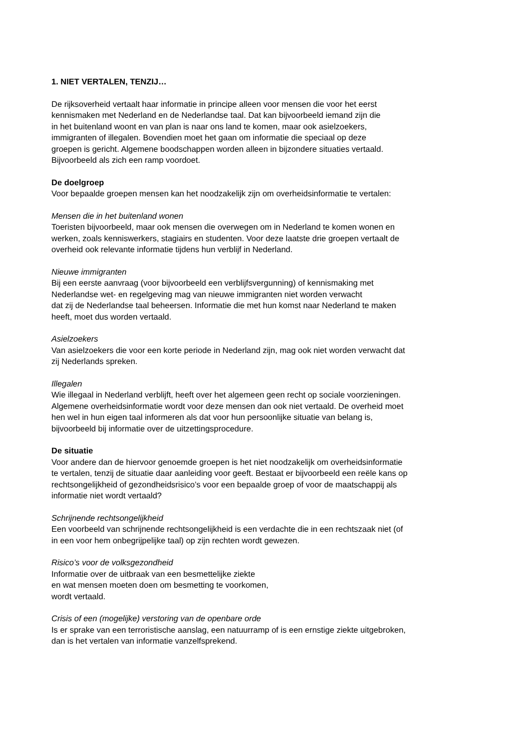1. NIET VERTALEN, TENZIJ…
De rijksoverheid vertaalt haar informatie in principe alleen voor mensen die voor het eerst
kennismaken met Nederland en de Nederlandse taal. Dat kan bijvoorbeeld iemand zijn die
in het buitenland woont en van plan is naar ons land te komen, maar ook asielzoekers,
immigranten of illegalen. Bovendien moet het gaan om informatie die speciaal op deze
groepen is gericht. Algemene boodschappen worden alleen in bijzondere situaties vertaald.
Bijvoorbeeld als zich een ramp voordoet.
De doelgroep
Voor bepaalde groepen mensen kan het noodzakelijk zijn om overheidsinformatie te vertalen:
Mensen die in het buitenland wonen
Toeristen bijvoorbeeld, maar ook mensen die overwegen om in Nederland te komen wonen en
werken, zoals kenniswerkers, stagiairs en studenten. Voor deze laatste drie groepen vertaalt de
overheid ook relevante informatie tijdens hun verblijf in Nederland.
Nieuwe immigranten
Bij een eerste aanvraag (voor bijvoorbeeld een verblijfsvergunning) of kennismaking met
Nederlandse wet- en regelgeving mag van nieuwe immigranten niet worden verwacht
dat zij de Nederlandse taal beheersen. Informatie die met hun komst naar Nederland te maken
heeft, moet dus worden vertaald.
Asielzoekers
Van asielzoekers die voor een korte periode in Nederland zijn, mag ook niet worden verwacht dat
zij Nederlands spreken.
Illegalen
Wie illegaal in Nederland verblijft, heeft over het algemeen geen recht op sociale voorzieningen.
Algemene overheidsinformatie wordt voor deze mensen dan ook niet vertaald. De overheid moet
hen wel in hun eigen taal informeren als dat voor hun persoonlijke situatie van belang is,
bijvoorbeeld bij informatie over de uitzettingsprocedure.
De situatie
Voor andere dan de hiervoor genoemde groepen is het niet noodzakelijk om overheidsinformatie
te vertalen, tenzij de situatie daar aanleiding voor geeft. Bestaat er bijvoorbeeld een reële kans op
rechtsongelijkheid of gezondheidsrisico’s voor een bepaalde groep of voor de maatschappij als
informatie niet wordt vertaald?
Schrijnende rechtsongelijkheid
Een voorbeeld van schrijnende rechtsongelijkheid is een verdachte die in een rechtszaak niet (of
in een voor hem onbegrijpelijke taal) op zijn rechten wordt gewezen.
Risico’s voor de volksgezondheid
Informatie over de uitbraak van een besmettelijke ziekte
en wat mensen moeten doen om besmetting te voorkomen,
wordt vertaald.
Crisis of een (mogelijke) verstoring van de openbare orde
Is er sprake van een terroristische aanslag, een natuurramp of is een ernstige ziekte uitgebroken,
dan is het vertalen van informatie vanzelfsprekend.